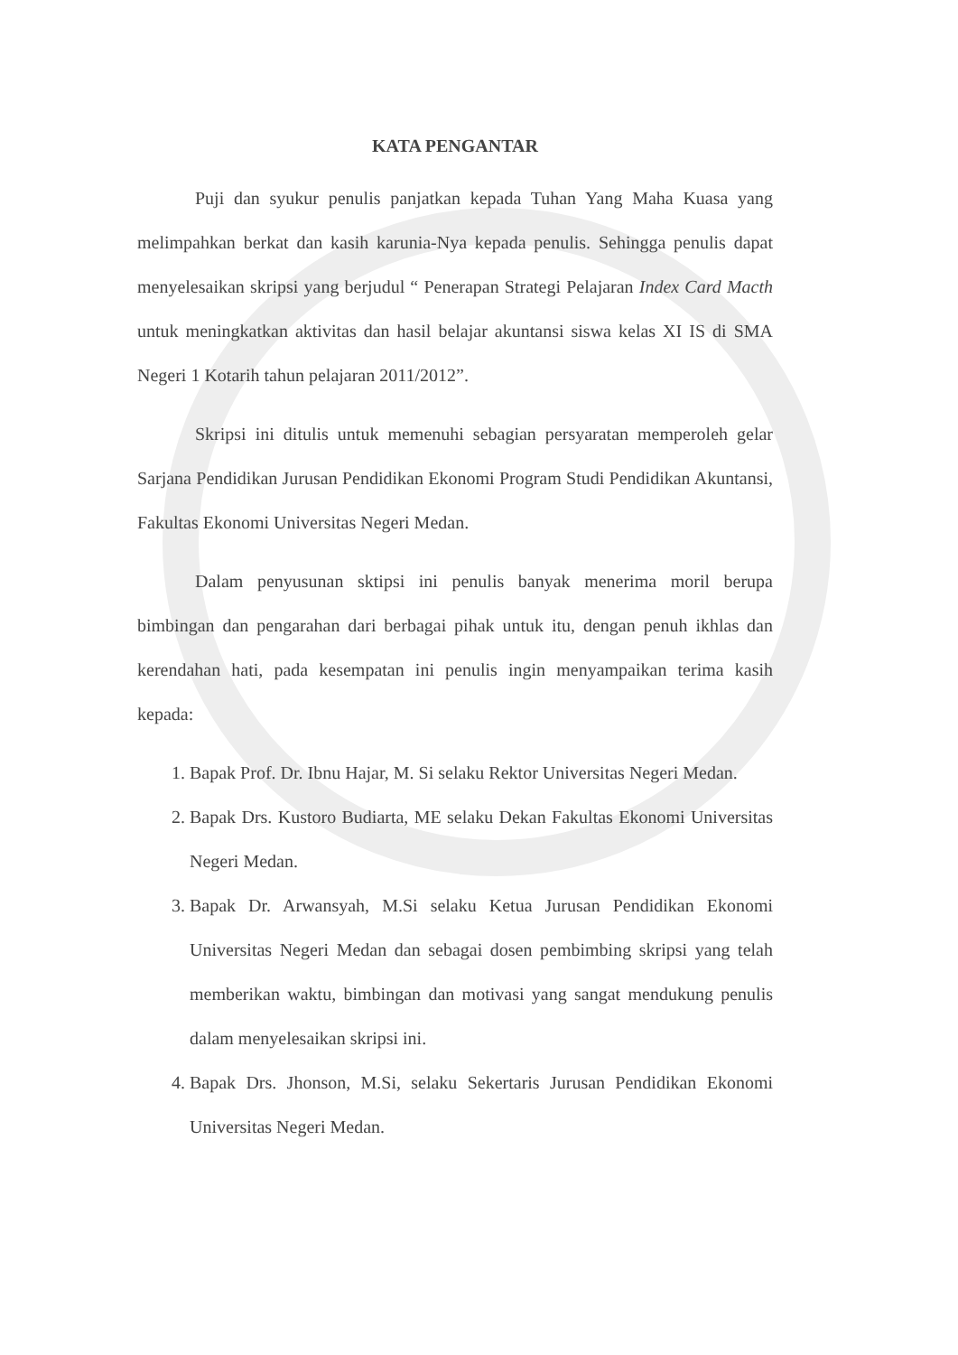KATA PENGANTAR
Puji dan syukur penulis panjatkan kepada Tuhan Yang Maha Kuasa yang melimpahkan berkat dan kasih karunia-Nya kepada penulis. Sehingga penulis dapat menyelesaikan skripsi yang berjudul “ Penerapan Strategi Pelajaran Index Card Macth untuk meningkatkan aktivitas dan hasil belajar akuntansi siswa kelas XI IS di SMA Negeri 1 Kotarih tahun pelajaran 2011/2012”.
Skripsi ini ditulis untuk memenuhi sebagian persyaratan memperoleh gelar Sarjana Pendidikan Jurusan Pendidikan Ekonomi Program Studi Pendidikan Akuntansi, Fakultas Ekonomi Universitas Negeri Medan.
Dalam penyusunan sktipsi ini penulis banyak menerima moril berupa bimbingan dan pengarahan dari berbagai pihak untuk itu, dengan penuh ikhlas dan kerendahan hati, pada kesempatan ini penulis ingin menyampaikan terima kasih kepada:
1. Bapak Prof. Dr. Ibnu Hajar, M. Si selaku Rektor Universitas Negeri Medan.
2. Bapak Drs. Kustoro Budiarta, ME selaku Dekan Fakultas Ekonomi Universitas Negeri Medan.
3. Bapak Dr. Arwansyah, M.Si selaku Ketua Jurusan Pendidikan Ekonomi Universitas Negeri Medan dan sebagai dosen pembimbing skripsi yang telah memberikan waktu, bimbingan dan motivasi yang sangat mendukung penulis dalam menyelesaikan skripsi ini.
4. Bapak Drs. Jhonson, M.Si, selaku Sekertaris Jurusan Pendidikan Ekonomi Universitas Negeri Medan.